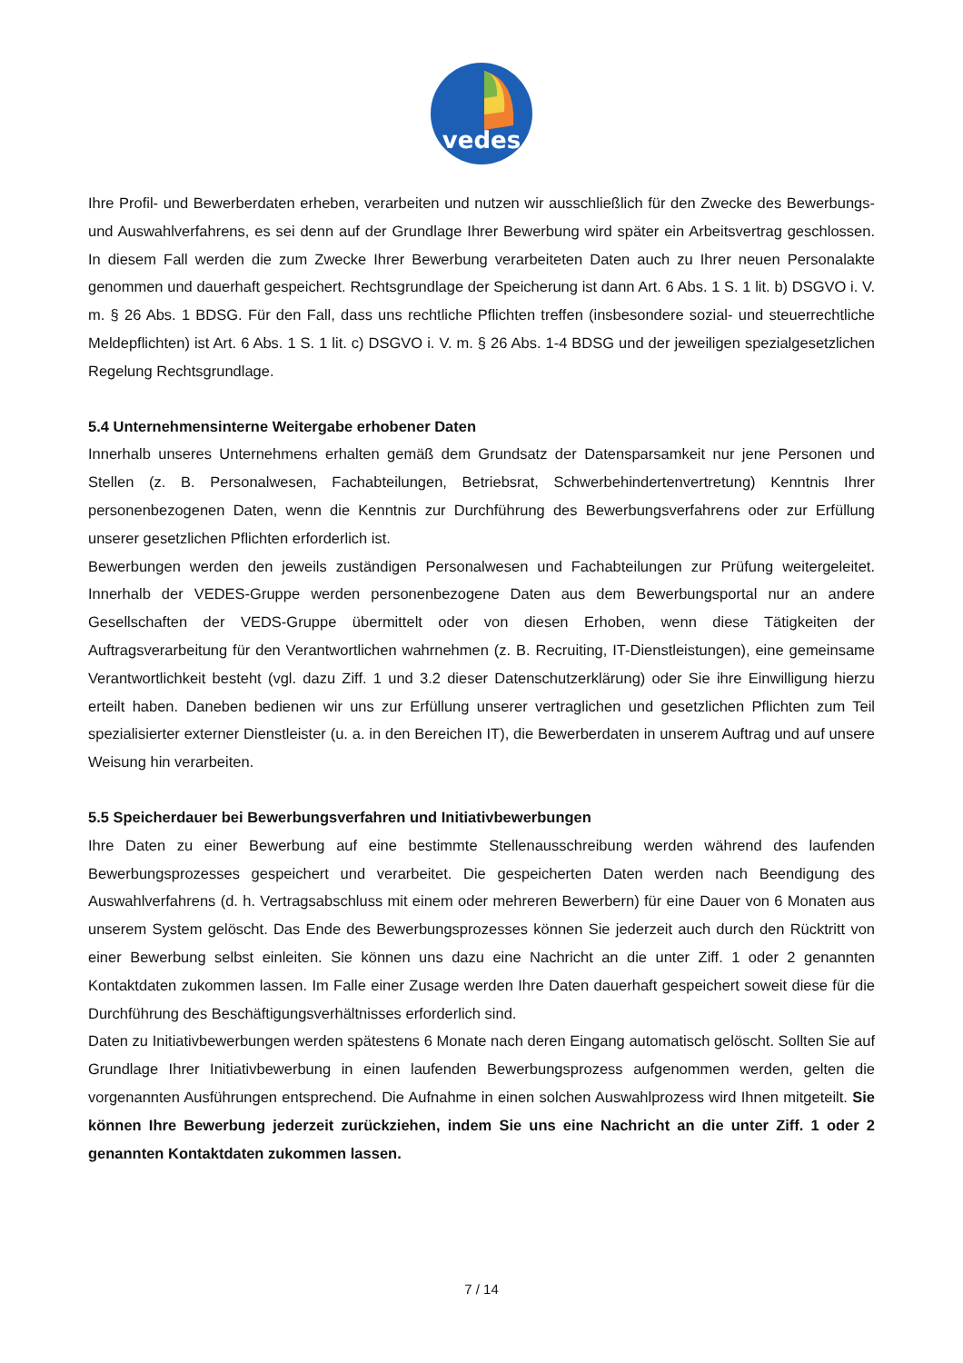vedes
Ihre Profil- und Bewerberdaten erheben, verarbeiten und nutzen wir ausschließlich für den Zwecke des Bewerbungs- und Auswahlverfahrens, es sei denn auf der Grundlage Ihrer Bewerbung wird später ein Arbeitsvertrag geschlossen. In diesem Fall werden die zum Zwecke Ihrer Bewerbung verarbeiteten Daten auch zu Ihrer neuen Personalakte genommen und dauerhaft gespeichert. Rechtsgrundlage der Speicherung ist dann Art. 6 Abs. 1 S. 1 lit. b) DSGVO i. V. m. § 26 Abs. 1 BDSG. Für den Fall, dass uns rechtliche Pflichten treffen (insbesondere sozial- und steuerrechtliche Meldepflichten) ist Art. 6 Abs. 1 S. 1 lit. c) DSGVO i. V. m. § 26 Abs. 1-4 BDSG und der jeweiligen spezialgesetzlichen Regelung Rechtsgrundlage.
5.4 Unternehmensinterne Weitergabe erhobener Daten
Innerhalb unseres Unternehmens erhalten gemäß dem Grundsatz der Datensparsamkeit nur jene Personen und Stellen (z. B. Personalwesen, Fachabteilungen, Betriebsrat, Schwerbehindertenvertretung) Kenntnis Ihrer personenbezogenen Daten, wenn die Kenntnis zur Durchführung des Bewerbungsverfahrens oder zur Erfüllung unserer gesetzlichen Pflichten erforderlich ist.
Bewerbungen werden den jeweils zuständigen Personalwesen und Fachabteilungen zur Prüfung weitergeleitet. Innerhalb der VEDES-Gruppe werden personenbezogene Daten aus dem Bewerbungsportal nur an andere Gesellschaften der VEDS-Gruppe übermittelt oder von diesen Erhoben, wenn diese Tätigkeiten der Auftragsverarbeitung für den Verantwortlichen wahrnehmen (z. B. Recruiting, IT-Dienstleistungen), eine gemeinsame Verantwortlichkeit besteht (vgl. dazu Ziff. 1 und 3.2 dieser Datenschutzerklärung) oder Sie ihre Einwilligung hierzu erteilt haben. Daneben bedienen wir uns zur Erfüllung unserer vertraglichen und gesetzlichen Pflichten zum Teil spezialisierter externer Dienstleister (u. a. in den Bereichen IT), die Bewerberdaten in unserem Auftrag und auf unsere Weisung hin verarbeiten.
5.5 Speicherdauer bei Bewerbungsverfahren und Initiativbewerbungen
Ihre Daten zu einer Bewerbung auf eine bestimmte Stellenausschreibung werden während des laufenden Bewerbungsprozesses gespeichert und verarbeitet. Die gespeicherten Daten werden nach Beendigung des Auswahlverfahrens (d. h. Vertragsabschluss mit einem oder mehreren Bewerbern) für eine Dauer von 6 Monaten aus unserem System gelöscht. Das Ende des Bewerbungsprozesses können Sie jederzeit auch durch den Rücktritt von einer Bewerbung selbst einleiten. Sie können uns dazu eine Nachricht an die unter Ziff. 1 oder 2 genannten Kontaktdaten zukommen lassen. Im Falle einer Zusage werden Ihre Daten dauerhaft gespeichert soweit diese für die Durchführung des Beschäftigungsverhältnisses erforderlich sind.
Daten zu Initiativbewerbungen werden spätestens 6 Monate nach deren Eingang automatisch gelöscht. Sollten Sie auf Grundlage Ihrer Initiativbewerbung in einen laufenden Bewerbungsprozess aufgenommen werden, gelten die vorgenannten Ausführungen entsprechend. Die Aufnahme in einen solchen Auswahlprozess wird Ihnen mitgeteilt. Sie können Ihre Bewerbung jederzeit zurückziehen, indem Sie uns eine Nachricht an die unter Ziff. 1 oder 2 genannten Kontaktdaten zukommen lassen.
7 / 14